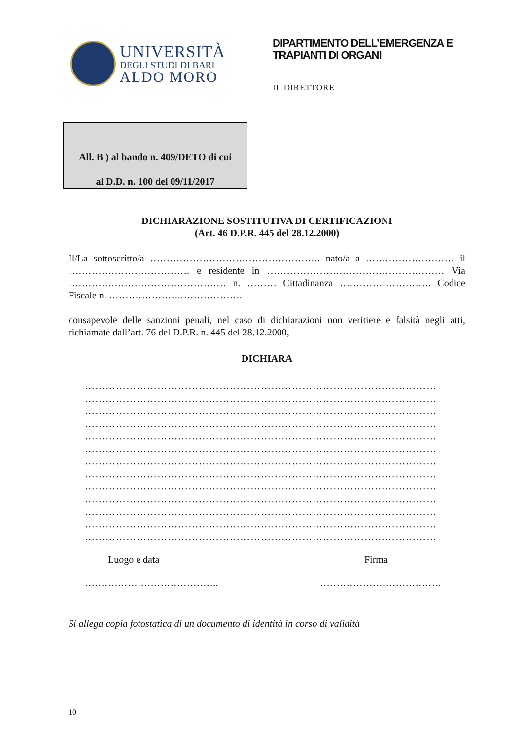UNIVERSITÀ
DEGLI STUDI DI BARI
ALDO MORO
DIPARTIMENTO DELL’EMERGENZA E
TRAPIANTI DI ORGANI
IL DIRETTORE
All. B ) al bando n. 409/DETO di cui
al D.D. n. 100 del 09/11/2017
DICHIARAZIONE SOSTITUTIVA DI CERTIFICAZIONI
(Art. 46 D.P.R. 445 del 28.12.2000)
Il/La sottoscritto/a ……………………………………………. nato/a a ……………………… il ………………………………. e residente in ……………………………………………… Via ………………………………………… n. ……… Cittadinanza ………………………. Codice Fiscale n. ………………….……………….
consapevole delle sanzioni penali, nel caso di dichiarazioni non veritiere e falsità negli atti, richiamate dall’art. 76 del D.P.R. n. 445 del 28.12.2000,
DICHIARA
…………………………………………………………………………………………
…………………………………………………………………………………………
…………………………………………………………………………………………
…………………………………………………………………………………………
…………………………………………………………………………………………
…………………………………………………………………………………………
…………………………………………………………………………………………
…………………………………………………………………………………………
…………………………………………………………………………………………
…………………………………………………………………………………………
…………………………………………………………………………………………
…………………………………………………………………………………………
…………………………………………………………………………………………
Luogo e data
…………………………………..
Firma
……………………………….
Si allega copia fotostatica di un documento di identità in corso di validità
10